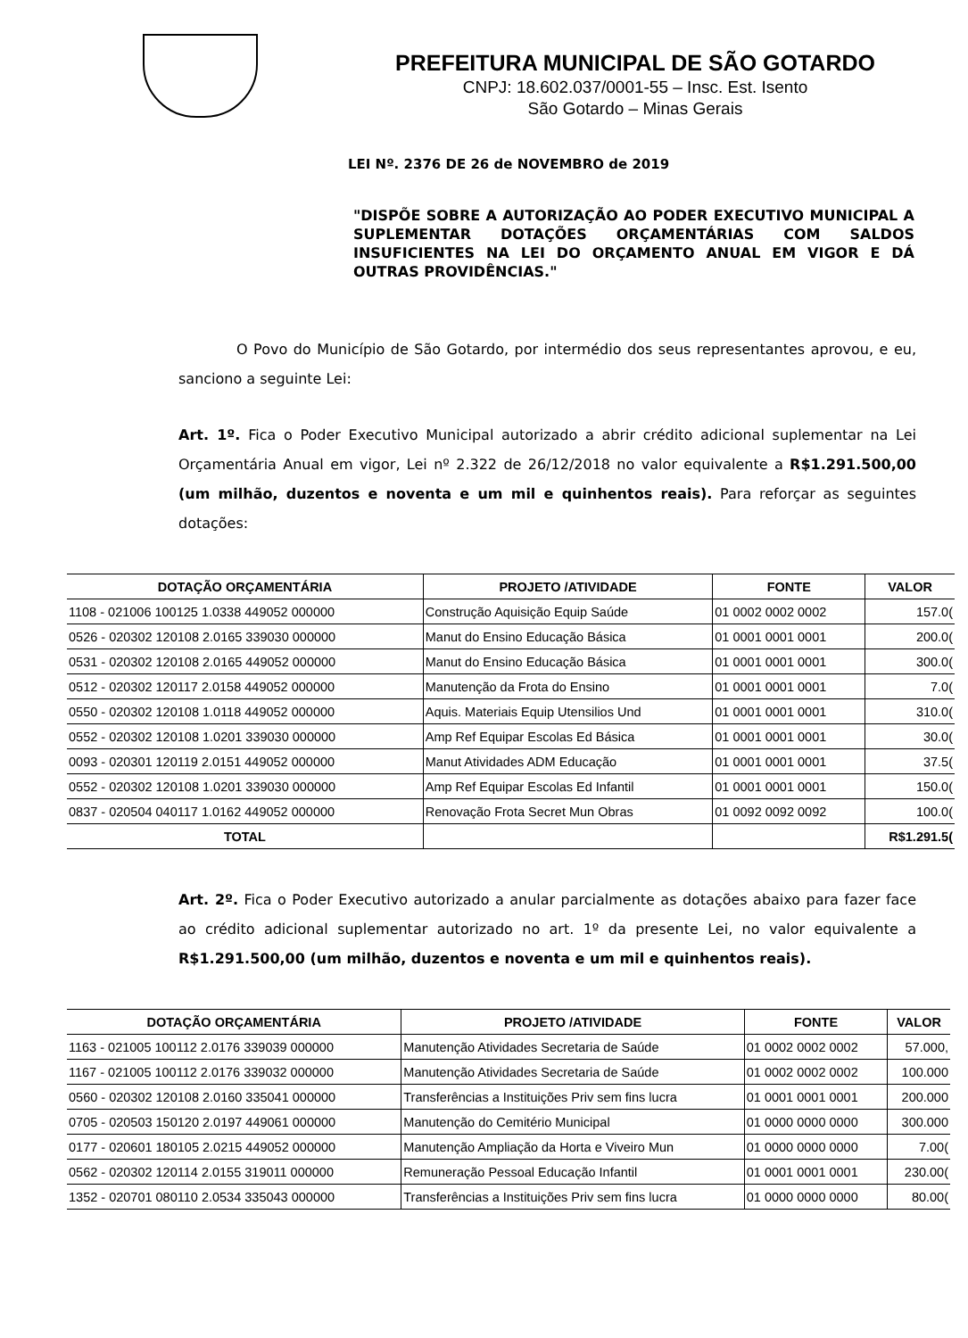PREFEITURA MUNICIPAL DE SÃO GOTARDO
CNPJ: 18.602.037/0001-55 – Insc. Est. Isento
São Gotardo – Minas Gerais
LEI Nº. 2376 DE 26 de NOVEMBRO de 2019
"DISPÕE SOBRE A AUTORIZAÇÃO AO PODER EXECUTIVO MUNICIPAL A SUPLEMENTAR DOTAÇÕES ORÇAMENTÁRIAS COM SALDOS INSUFICIENTES NA LEI DO ORÇAMENTO ANUAL EM VIGOR E DÁ OUTRAS PROVIDÊNCIAS."
O Povo do Município de São Gotardo, por intermédio dos seus representantes aprovou, e eu, sanciono a seguinte Lei:
Art. 1º. Fica o Poder Executivo Municipal autorizado a abrir crédito adicional suplementar na Lei Orçamentária Anual em vigor, Lei nº 2.322 de 26/12/2018 no valor equivalente a R$1.291.500,00 (um milhão, duzentos e noventa e um mil e quinhentos reais). Para reforçar as seguintes dotações:
| DOTAÇÃO ORÇAMENTÁRIA | PROJETO /ATIVIDADE | FONTE | VALOR |
| --- | --- | --- | --- |
| 1108 - 021006 100125 1.0338 449052 000000 | Construção Aquisição Equip Saúde | 01 0002 0002 0002 | 157.0( |
| 0526 - 020302 120108 2.0165 339030 000000 | Manut do Ensino Educação Básica | 01 0001 0001 0001 | 200.0( |
| 0531 - 020302 120108 2.0165 449052 000000 | Manut do Ensino Educação Básica | 01 0001 0001 0001 | 300.0( |
| 0512 - 020302 120117 2.0158 449052 000000 | Manutenção da Frota do Ensino | 01 0001 0001 0001 | 7.0( |
| 0550 - 020302 120108 1.0118 449052 000000 | Aquis. Materiais Equip Utensilios Und | 01 0001 0001 0001 | 310.0( |
| 0552 - 020302 120108 1.0201 339030 000000 | Amp Ref Equipar Escolas Ed Básica | 01 0001 0001 0001 | 30.0( |
| 0093 - 020301 120119 2.0151 449052 000000 | Manut Atividades ADM Educação | 01 0001 0001 0001 | 37.5( |
| 0552 - 020302 120108 1.0201 339030 000000 | Amp Ref Equipar Escolas Ed Infantil | 01 0001 0001 0001 | 150.0( |
| 0837 - 020504 040117 1.0162 449052 000000 | Renovação Frota Secret Mun Obras | 01 0092 0092 0092 | 100.0( |
| TOTAL | | | R$1.291.5( |
Art. 2º. Fica o Poder Executivo autorizado a anular parcialmente as dotações abaixo para fazer face ao crédito adicional suplementar autorizado no art. 1º da presente Lei, no valor equivalente a R$1.291.500,00 (um milhão, duzentos e noventa e um mil e quinhentos reais).
| DOTAÇÃO ORÇAMENTÁRIA | PROJETO /ATIVIDADE | FONTE | VALOR |
| --- | --- | --- | --- |
| 1163 - 021005 100112 2.0176 339039 000000 | Manutenção Atividades Secretaria de Saúde | 01 0002 0002 0002 | 57.000, |
| 1167 - 021005 100112 2.0176 339032 000000 | Manutenção Atividades Secretaria de Saúde | 01 0002 0002 0002 | 100.000 |
| 0560 - 020302 120108 2.0160 335041 000000 | Transferências a Instituições Priv sem fins lucra | 01 0001 0001 0001 | 200.000 |
| 0705 - 020503 150120 2.0197 449061 000000 | Manutenção do Cemitério Municipal | 01 0000 0000 0000 | 300.000 |
| 0177 - 020601 180105 2.0215 449052 000000 | Manutenção Ampliação da Horta e Viveiro Mun | 01 0000 0000 0000 | 7.00( |
| 0562 - 020302 120114 2.0155 319011 000000 | Remuneração Pessoal Educação Infantil | 01 0001 0001 0001 | 230.00( |
| 1352 - 020701 080110 2.0534 335043 000000 | Transferências a Instituições Priv sem fins lucra | 01 0000 0000 0000 | 80.00( |